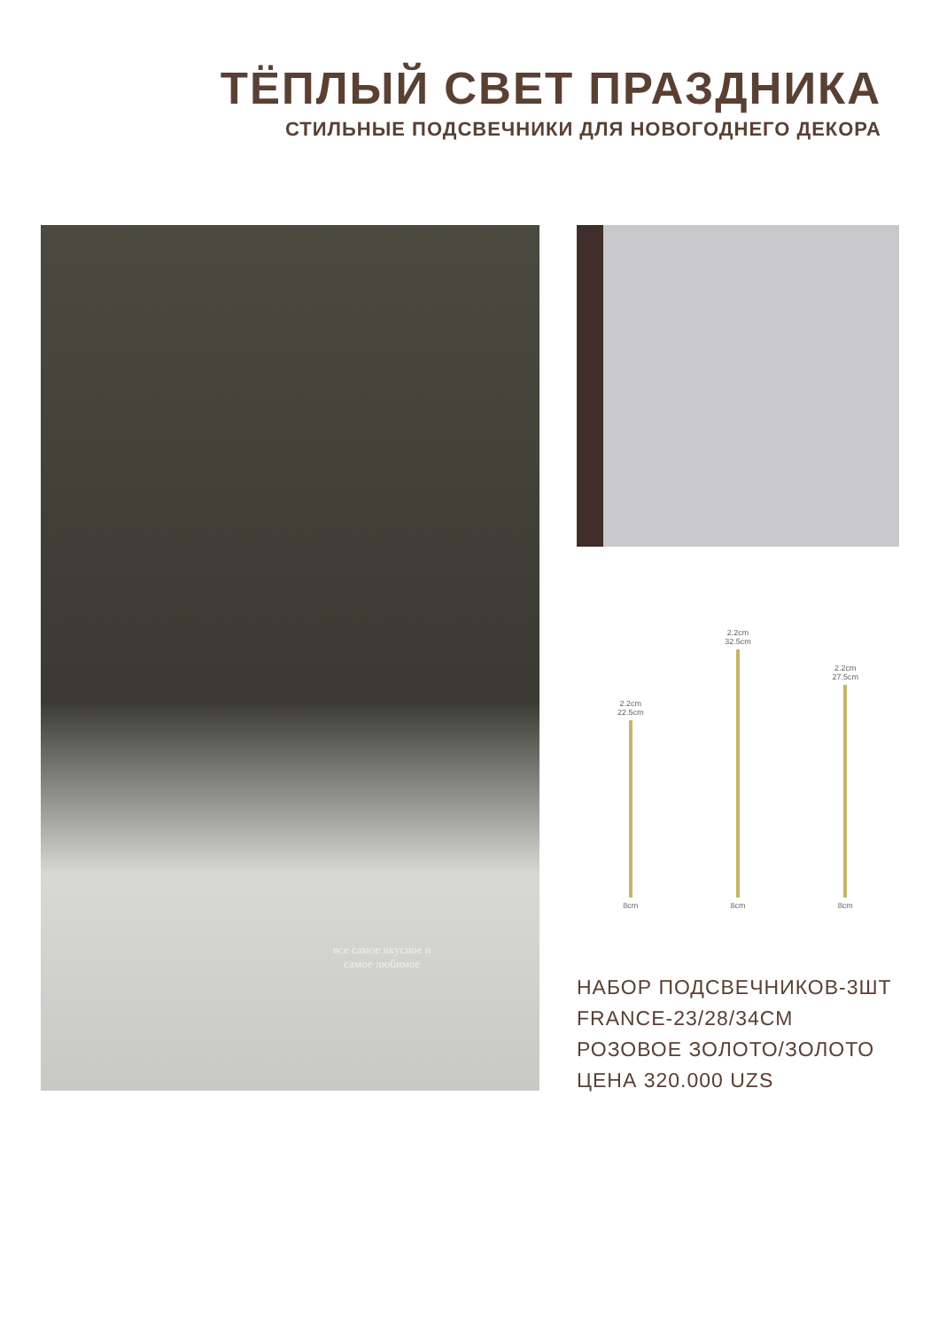ТЁПЛЫЙ СВЕТ ПРАЗДНИКА
СТИЛЬНЫЕ ПОДСВЕЧНИКИ ДЛЯ НОВОГОДНЕГО ДЕКОРА
все самое вкусное и
самое любимое
2.2cm
22.5cm
8cm
2.2cm
32.5cm
8cm
2.2cm
27.5cm
8cm
НАБОР ПОДСВЕЧНИКОВ-3ШТ
FRANCE-23/28/34CM
РОЗОВОЕ ЗОЛОТО/ЗОЛОТО
ЦЕНА 320.000 UZS